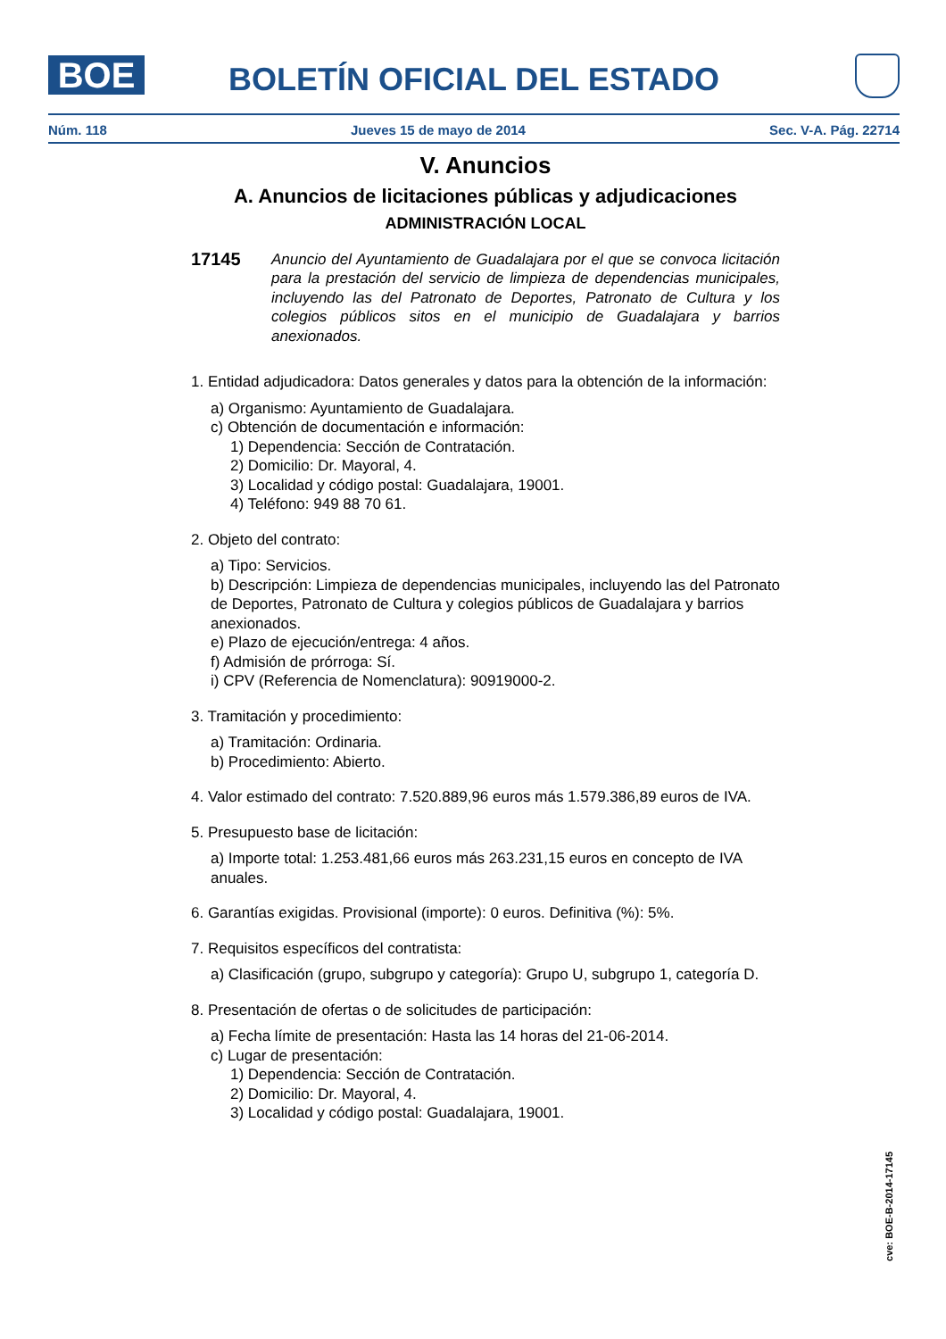BOE
BOLETÍN OFICIAL DEL ESTADO
Núm. 118 Jueves 15 de mayo de 2014 Sec. V-A. Pág. 22714
V. Anuncios
A. Anuncios de licitaciones públicas y adjudicaciones
ADMINISTRACIÓN LOCAL
17145
Anuncio del Ayuntamiento de Guadalajara por el que se convoca licitación para la prestación del servicio de limpieza de dependencias municipales, incluyendo las del Patronato de Deportes, Patronato de Cultura y los colegios públicos sitos en el municipio de Guadalajara y barrios anexionados.
1. Entidad adjudicadora: Datos generales y datos para la obtención de la información:
a) Organismo: Ayuntamiento de Guadalajara.
c) Obtención de documentación e información:
1) Dependencia: Sección de Contratación.
2) Domicilio: Dr. Mayoral, 4.
3) Localidad y código postal: Guadalajara, 19001.
4) Teléfono: 949 88 70 61.
2. Objeto del contrato:
a) Tipo: Servicios.
b) Descripción: Limpieza de dependencias municipales, incluyendo las del Patronato de Deportes, Patronato de Cultura y colegios públicos de Guadalajara y barrios anexionados.
e) Plazo de ejecución/entrega: 4 años.
f) Admisión de prórroga: Sí.
i) CPV (Referencia de Nomenclatura): 90919000-2.
3. Tramitación y procedimiento:
a) Tramitación: Ordinaria.
b) Procedimiento: Abierto.
4. Valor estimado del contrato: 7.520.889,96 euros más 1.579.386,89 euros de IVA.
5. Presupuesto base de licitación:
a) Importe total: 1.253.481,66 euros más 263.231,15 euros en concepto de IVA anuales.
6. Garantías exigidas. Provisional (importe): 0 euros. Definitiva (%): 5%.
7. Requisitos específicos del contratista:
a) Clasificación (grupo, subgrupo y categoría): Grupo U, subgrupo 1, categoría D.
8. Presentación de ofertas o de solicitudes de participación:
a) Fecha límite de presentación: Hasta las 14 horas del 21-06-2014.
c) Lugar de presentación:
1) Dependencia: Sección de Contratación.
2) Domicilio: Dr. Mayoral, 4.
3) Localidad y código postal: Guadalajara, 19001.
cve: BOE-B-2014-17145